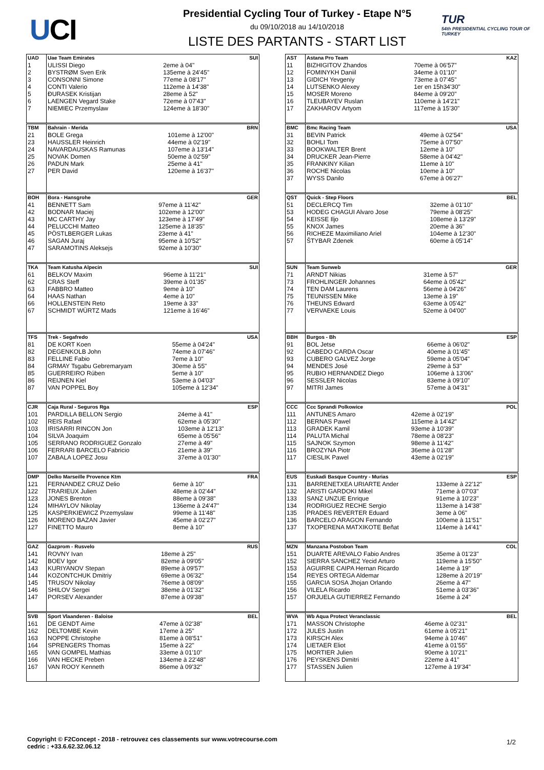UCI
Presidential Cycling Tour of Turkey - Etape N°5
du 09/10/2018 au 14/10/2018
LISTE DES PARTANTS - START LIST
TUR
54th PRESIDENTIAL CYCLING TOUR OF TURKEY
| UAD | Uae Team Emirates | | SUI |
| --- | --- | --- | --- |
| 1 | ULISSI Diego | 2eme à 04" | |
| 2 | BYSTRØM Sven Erik | 135eme à 24'45" | |
| 3 | CONSONNI Simone | 77eme à 08'17" | |
| 4 | CONTI Valerio | 112eme à 14'38" | |
| 5 | ĐURASEK Kristijan | 28eme à 52" | |
| 6 | LAENGEN Vegard Stake | 72eme à 07'43" | |
| 7 | NIEMIEC Przemyslaw | 124eme à 18'30" | |
| TBM | Bahrain - Merida | | BRN |
| --- | --- | --- | --- |
| 21 | BOLE Grega | 101eme à 12'00" | |
| 23 | HAUSSLER Heinrich | 44eme à 02'19" | |
| 24 | NAVARDAUSKAS Ramunas | 107eme à 13'14" | |
| 25 | NOVAK Domen | 50eme à 02'59" | |
| 26 | PADUN Mark | 25eme à 41" | |
| 27 | PER David | 120eme à 16'37" | |
| BOH | Bora - Hansgrohe | | GER |
| --- | --- | --- | --- |
| 41 | BENNETT Sam | 97eme à 11'42" | |
| 42 | BODNAR Maciej | 102eme à 12'00" | |
| 43 | MC CARTHY Jay | 123eme à 17'49" | |
| 44 | PELUCCHI Matteo | 125eme à 18'35" | |
| 45 | PÖSTLBERGER Lukas | 23eme à 41" | |
| 46 | SAGAN Juraj | 95eme à 10'52" | |
| 47 | SARAMOTINS Aleksejs | 92eme à 10'30" | |
| TKA | Team Katusha Alpecin | | SUI |
| --- | --- | --- | --- |
| 61 | BELKOV Maxim | 96eme à 11'21" | |
| 62 | CRAS Steff | 39eme à 01'35" | |
| 63 | FABBRO Matteo | 9eme à 10" | |
| 64 | HAAS Nathan | 4eme à 10" | |
| 66 | HOLLENSTEIN Reto | 19eme à 33" | |
| 67 | SCHMIDT WÜRTZ Mads | 121eme à 16'46" | |
| TFS | Trek - Segafredo | | USA |
| --- | --- | --- | --- |
| 81 | DE KORT Koen | 55eme à 04'24" | |
| 82 | DEGENKOLB John | 74eme à 07'46" | |
| 83 | FELLINE Fabio | 7eme à 10" | |
| 84 | GRMAY Tsgabu Gebremaryam | 30eme à 55" | |
| 85 | GUERREIRO Rúben | 5eme à 10" | |
| 86 | REIJNEN Kiel | 53eme à 04'03" | |
| 87 | VAN POPPEL Boy | 105eme à 12'34" | |
| CJR | Caja Rural - Seguros Rga | | ESP |
| --- | --- | --- | --- |
| 101 | PARDILLA BELLON Sergio | 24eme à 41" | |
| 102 | REIS Rafael | 62eme à 05'30" | |
| 103 | IRISARRI RINCON Jon | 103eme à 12'13" | |
| 104 | SILVA Joaquim | 65eme à 05'56" | |
| 105 | SERRANO RODRIGUEZ Gonzalo | 27eme à 49" | |
| 106 | FERRARI BARCELO Fabricio | 21eme à 39" | |
| 107 | ZABALA LOPEZ Josu | 37eme à 01'30" | |
| DMP | Delko Marseille Provence Ktm | | FRA |
| --- | --- | --- | --- |
| 121 | FERNANDEZ CRUZ Delio | 6eme à 10" | |
| 122 | TRARIEUX Julien | 48eme à 02'44" | |
| 123 | JONES Brenton | 88eme à 09'38" | |
| 124 | MIHAYLOV Nikolay | 136eme à 24'47" | |
| 125 | KASPERKIEWICZ Przemyslaw | 99eme à 11'48" | |
| 126 | MORENO BAZAN Javier | 45eme à 02'27" | |
| 127 | FINETTO Mauro | 8eme à 10" | |
| GAZ | Gazprom - Rusvelo | | RUS |
| --- | --- | --- | --- |
| 141 | ROVNY Ivan | 18eme à 25" | |
| 142 | BOEV Igor | 82eme à 09'05" | |
| 143 | KURIYANOV Stepan | 89eme à 09'57" | |
| 144 | KOZONTCHUK Dmitriy | 69eme à 06'32" | |
| 145 | TRUSOV Nikolay | 76eme à 08'09" | |
| 146 | SHILOV Sergei | 38eme à 01'32" | |
| 147 | PORSEV Alexander | 87eme à 09'38" | |
| SVB | Sport Vlaanderen - Baloise | | BEL |
| --- | --- | --- | --- |
| 161 | DE GENDT Aime | 47eme à 02'38" | |
| 162 | DELTOMBE Kevin | 17eme à 25" | |
| 163 | NOPPE Christophe | 81eme à 08'51" | |
| 164 | SPRENGERS Thomas | 15eme à 22" | |
| 165 | VAN GOMPEL Mathias | 33eme à 01'10" | |
| 166 | VAN HECKE Preben | 134eme à 22'48" | |
| 167 | VAN ROOY Kenneth | 86eme à 09'32" | |
| AST | Astana Pro Team | | KAZ |
| --- | --- | --- | --- |
| 11 | BIZHIGITOV Zhandos | 70eme à 06'57" | |
| 12 | FOMINYKH Daniil | 34eme à 01'10" | |
| 13 | GIDICH Yevgeniy | 73eme à 07'45" | |
| 14 | LUTSENKO Alexey | 1er en 15h34'30" | |
| 15 | MOSER Moreno | 84eme à 09'20" | |
| 16 | TLEUBAYEV Ruslan | 110eme à 14'21" | |
| 17 | ZAKHAROV Artyom | 117eme à 15'30" | |
| BMC | Bmc Racing Team | | USA |
| --- | --- | --- | --- |
| 31 | BEVIN Patrick | 49eme à 02'54" | |
| 32 | BOHLI Tom | 75eme à 07'50" | |
| 33 | BOOKWALTER Brent | 12eme à 10" | |
| 34 | DRUCKER Jean-Pierre | 58eme à 04'42" | |
| 35 | FRANKINY Kilian | 11eme à 10" | |
| 36 | ROCHE Nicolas | 10eme à 10" | |
| 37 | WYSS Danilo | 67eme à 06'27" | |
| QST | Quick - Step Floors | | BEL |
| --- | --- | --- | --- |
| 51 | DECLERCQ Tim | 32eme à 01'10" | |
| 53 | HODEG CHAGUI Alvaro Jose | 79eme à 08'25" | |
| 54 | KEISSE Iljo | 108eme à 13'29" | |
| 55 | KNOX James | 20eme à 36" | |
| 56 | RICHEZE Maximiliano Ariel | 104eme à 12'30" | |
| 57 | ŠTYBAR Zdenek | 60eme à 05'14" | |
| SUN | Team Sunweb | | GER |
| --- | --- | --- | --- |
| 71 | ARNDT Nikias | 31eme à 57" | |
| 73 | FROHLINGER Johannes | 64eme à 05'42" | |
| 74 | TEN DAM Laurens | 56eme à 04'26" | |
| 75 | TEUNISSEN Mike | 13eme à 19" | |
| 76 | THEUNS Edward | 63eme à 05'42" | |
| 77 | VERVAEKE Louis | 52eme à 04'00" | |
| BBH | Burgos - Bh | | ESP |
| --- | --- | --- | --- |
| 91 | BOL Jetse | 66eme à 06'02" | |
| 92 | CABEDO CARDA Oscar | 40eme à 01'45" | |
| 93 | CUBERO GALVEZ Jorge | 59eme à 05'04" | |
| 94 | MENDES José | 29eme à 53" | |
| 95 | RUBIO HERNANDEZ Diego | 106eme à 13'06" | |
| 96 | SESSLER Nicolas | 83eme à 09'10" | |
| 97 | MITRI James | 57eme à 04'31" | |
| CCC | Ccc Sprandi Polkowice | | POL |
| --- | --- | --- | --- |
| 111 | ANTUNES Amaro | 42eme à 02'19" | |
| 112 | BERNAS Pawel | 115eme à 14'42" | |
| 113 | GRADEK Kamil | 93eme à 10'39" | |
| 114 | PALUTA Michal | 78eme à 08'23" | |
| 115 | SAJNOK Szymon | 98eme à 11'42" | |
| 116 | BROZYNA Piotr | 36eme à 01'28" | |
| 117 | CIESLIK Pawel | 43eme à 02'19" | |
| EUS | Euskadi Basque Country - Murias | | ESP |
| --- | --- | --- | --- |
| 131 | BARRENETXEA URIARTE Ander | 133eme à 22'12" | |
| 132 | ARISTI GARDOKI Mikel | 71eme à 07'03" | |
| 133 | SANZ UNZUE Enrique | 91eme à 10'23" | |
| 134 | RODRIGUEZ RECHE Sergio | 113eme à 14'38" | |
| 135 | PRADES REVERTER Eduard | 3eme à 06" | |
| 136 | BARCELO ARAGON Fernando | 100eme à 11'51" | |
| 137 | TXOPERENA MATXIKOTE Beñat | 114eme à 14'41" | |
| MZN | Manzana Postobon Team | | COL |
| --- | --- | --- | --- |
| 151 | DUARTE AREVALO Fabio Andres | 35eme à 01'23" | |
| 152 | SIERRA SANCHEZ Yecid Arturo | 119eme à 15'50" | |
| 153 | AGUIRRE CAIPA Hernan Ricardo | 14eme à 19" | |
| 154 | REYES ORTEGA Aldemar | 128eme à 20'19" | |
| 155 | GARCIA SOSA Jhojan Orlando | 26eme à 47" | |
| 156 | VILELA Ricardo | 51eme à 03'36" | |
| 157 | ORJUELA GUTIERREZ Fernando | 16eme à 24" | |
| WVA | Wb Aqua Protect Veranclassic | | BEL |
| --- | --- | --- | --- |
| 171 | MASSON Christophe | 46eme à 02'31" | |
| 172 | JULES Justin | 61eme à 05'21" | |
| 173 | KIRSCH Alex | 94eme à 10'46" | |
| 174 | LIETAER Eliot | 41eme à 01'55" | |
| 175 | MORTIER Julien | 90eme à 10'21" | |
| 176 | PEYSKENS Dimitri | 22eme à 41" | |
| 177 | STASSEN Julien | 127eme à 19'34" | |
Copyright © F2Concept - 2018 - retrouvez ces classements sur www.votrecourse.com
cedric : +33.6.62.32.06.12
1/2